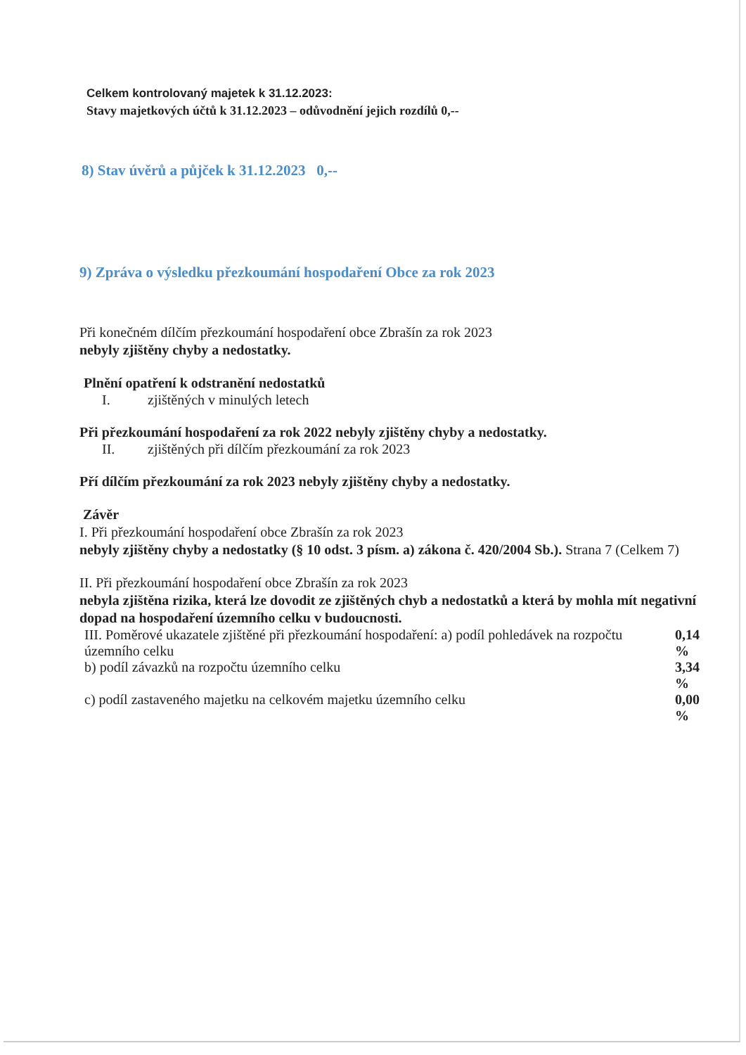Celkem kontrolovaný majetek k 31.12.2023:
Stavy majetkových účtů k 31.12.2023 – odůvodnění jejich rozdílů 0,--
8) Stav úvěrů a půjček k 31.12.2023 0,--
9) Zpráva o výsledku přezkoumání hospodaření Obce za rok 2023
Při konečném dílčím přezkoumání hospodaření obce Zbrašín za rok 2023
nebyly zjištěny chyby a nedostatky.
Plnění opatření k odstranění nedostatků
I. zjištěných v minulých letech
Při přezkoumání hospodaření za rok 2022 nebyly zjištěny chyby a nedostatky.
II. zjištěných při dílčím přezkoumání za rok 2023
Pří dílčím přezkoumání za rok 2023 nebyly zjištěny chyby a nedostatky.
Závěr
I. Při přezkoumání hospodaření obce Zbrašín za rok 2023
nebyly zjištěny chyby a nedostatky (§ 10 odst. 3 písm. a) zákona č. 420/2004 Sb.). Strana 7 (Celkem 7)
II. Při přezkoumání hospodaření obce Zbrašín za rok 2023
nebyla zjištěna rizika, která lze dovodit ze zjištěných chyb a nedostatků a která by mohla mít negativní dopad na hospodaření územního celku v budoucnosti.
III. Poměrové ukazatele zjištěné při přezkoumání hospodaření: a) podíl pohledávek na rozpočtu územního celku 0,14 %
b) podíl závazků na rozpočtu územního celku 3,34 %
c) podíl zastaveného majetku na celkovém majetku územního celku 0,00 %